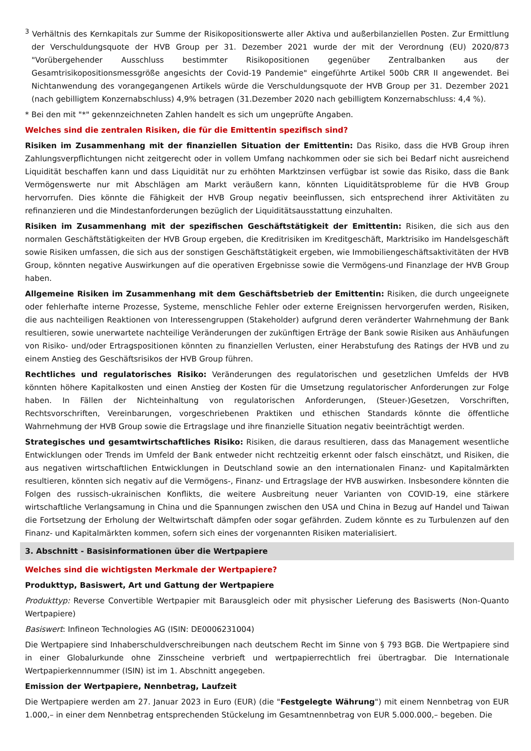<sup>3</sup> Verhältnis des Kernkapitals zur Summe der Risikopositionswerte aller Aktiva und außerbilanziellen Posten. Zur Ermittlung der Verschuldungsquote der HVB Group per 31. Dezember 2021 wurde der mit der Verordnung (EU) 2020/873 "Vorübergehender Ausschluss bestimmter Risikopositionen gegenüber Zentralbanken aus der Gesamtrisikopositionsmessgröße angesichts der Covid-19 Pandemie" eingeführte Artikel 500b CRR II angewendet. Bei Nichtanwendung des vorangegangenen Artikels würde die Verschuldungsquote der HVB Group per 31. Dezember 2021 (nach gebilligtem Konzernabschluss) 4,9% betragen (31.Dezember 2020 nach gebilligtem Konzernabschluss: 4,4 %).
* Bei den mit "*" gekennzeichneten Zahlen handelt es sich um ungeprüfte Angaben.
Welches sind die zentralen Risiken, die für die Emittentin spezifisch sind?
Risiken im Zusammenhang mit der finanziellen Situation der Emittentin: Das Risiko, dass die HVB Group ihren Zahlungsverpflichtungen nicht zeitgerecht oder in vollem Umfang nachkommen oder sie sich bei Bedarf nicht ausreichend Liquidität beschaffen kann und dass Liquidität nur zu erhöhten Marktzinsen verfügbar ist sowie das Risiko, dass die Bank Vermögenswerte nur mit Abschlägen am Markt veräußern kann, könnten Liquiditätsprobleme für die HVB Group hervorrufen. Dies könnte die Fähigkeit der HVB Group negativ beeinflussen, sich entsprechend ihrer Aktivitäten zu refinanzieren und die Mindestanforderungen bezüglich der Liquiditätsausstattung einzuhalten.
Risiken im Zusammenhang mit der spezifischen Geschäftstätigkeit der Emittentin: Risiken, die sich aus den normalen Geschäftstätigkeiten der HVB Group ergeben, die Kreditrisiken im Kreditgeschäft, Marktrisiko im Handelsgeschäft sowie Risiken umfassen, die sich aus der sonstigen Geschäftstätigkeit ergeben, wie Immobiliengeschäftsaktivitäten der HVB Group, könnten negative Auswirkungen auf die operativen Ergebnisse sowie die Vermögens-und Finanzlage der HVB Group haben.
Allgemeine Risiken im Zusammenhang mit dem Geschäftsbetrieb der Emittentin: Risiken, die durch ungeeignete oder fehlerhafte interne Prozesse, Systeme, menschliche Fehler oder externe Ereignissen hervorgerufen werden, Risiken, die aus nachteiligen Reaktionen von Interessengruppen (Stakeholder) aufgrund deren veränderter Wahrnehmung der Bank resultieren, sowie unerwartete nachteilige Veränderungen der zukünftigen Erträge der Bank sowie Risiken aus Anhäufungen von Risiko- und/oder Ertragspositionen könnten zu finanziellen Verlusten, einer Herabstufung des Ratings der HVB und zu einem Anstieg des Geschäftsrisikos der HVB Group führen.
Rechtliches und regulatorisches Risiko: Veränderungen des regulatorischen und gesetzlichen Umfelds der HVB könnten höhere Kapitalkosten und einen Anstieg der Kosten für die Umsetzung regulatorischer Anforderungen zur Folge haben. In Fällen der Nichteinhaltung von regulatorischen Anforderungen, (Steuer-)Gesetzen, Vorschriften, Rechtsvorschriften, Vereinbarungen, vorgeschriebenen Praktiken und ethischen Standards könnte die öffentliche Wahrnehmung der HVB Group sowie die Ertragslage und ihre finanzielle Situation negativ beeinträchtigt werden.
Strategisches und gesamtwirtschaftliches Risiko: Risiken, die daraus resultieren, dass das Management wesentliche Entwicklungen oder Trends im Umfeld der Bank entweder nicht rechtzeitig erkennt oder falsch einschätzt, und Risiken, die aus negativen wirtschaftlichen Entwicklungen in Deutschland sowie an den internationalen Finanz- und Kapitalmärkten resultieren, könnten sich negativ auf die Vermögens-, Finanz- und Ertragslage der HVB auswirken. Insbesondere könnten die Folgen des russisch-ukrainischen Konflikts, die weitere Ausbreitung neuer Varianten von COVID-19, eine stärkere wirtschaftliche Verlangsamung in China und die Spannungen zwischen den USA und China in Bezug auf Handel und Taiwan die Fortsetzung der Erholung der Weltwirtschaft dämpfen oder sogar gefährden. Zudem könnte es zu Turbulenzen auf den Finanz- und Kapitalmärkten kommen, sofern sich eines der vorgenannten Risiken materialisiert.
3. Abschnitt - Basisinformationen über die Wertpapiere
Welches sind die wichtigsten Merkmale der Wertpapiere?
Produkttyp, Basiswert, Art und Gattung der Wertpapiere
Produkttyp: Reverse Convertible Wertpapier mit Barausgleich oder mit physischer Lieferung des Basiswerts (Non-Quanto Wertpapiere)
Basiswert: Infineon Technologies AG (ISIN: DE0006231004)
Die Wertpapiere sind Inhaberschuldverschreibungen nach deutschem Recht im Sinne von § 793 BGB. Die Wertpapiere sind in einer Globalurkunde ohne Zinsscheine verbrieft und wertpapierrechtlich frei übertragbar. Die Internationale Wertpapierkennnummer (ISIN) ist im 1. Abschnitt angegeben.
Emission der Wertpapiere, Nennbetrag, Laufzeit
Die Wertpapiere werden am 27. Januar 2023 in Euro (EUR) (die "Festgelegte Währung") mit einem Nennbetrag von EUR 1.000,– in einer dem Nennbetrag entsprechenden Stückelung im Gesamtnennbetrag von EUR 5.000.000,– begeben. Die